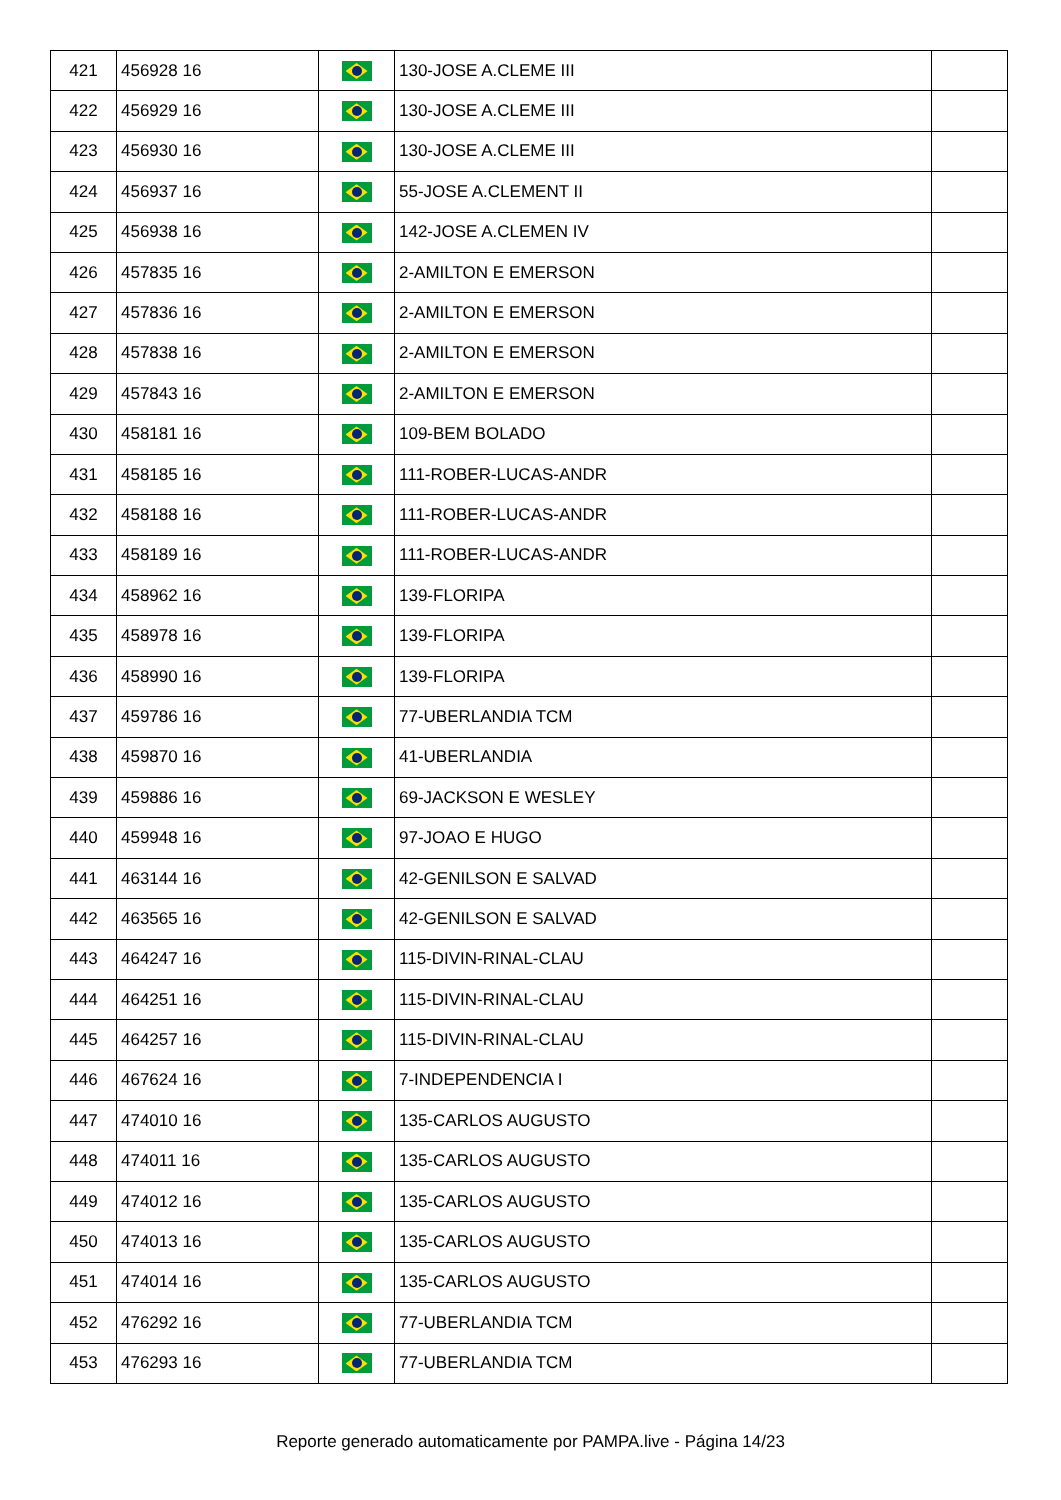| 421 | 456928 16 | | 130-JOSE A.CLEME III | |
| 422 | 456929 16 | | 130-JOSE A.CLEME III | |
| 423 | 456930 16 | | 130-JOSE A.CLEME III | |
| 424 | 456937 16 | | 55-JOSE A.CLEMENT II | |
| 425 | 456938 16 | | 142-JOSE A.CLEMEN IV | |
| 426 | 457835 16 | | 2-AMILTON E EMERSON | |
| 427 | 457836 16 | | 2-AMILTON E EMERSON | |
| 428 | 457838 16 | | 2-AMILTON E EMERSON | |
| 429 | 457843 16 | | 2-AMILTON E EMERSON | |
| 430 | 458181 16 | | 109-BEM BOLADO | |
| 431 | 458185 16 | | 111-ROBER-LUCAS-ANDR | |
| 432 | 458188 16 | | 111-ROBER-LUCAS-ANDR | |
| 433 | 458189 16 | | 111-ROBER-LUCAS-ANDR | |
| 434 | 458962 16 | | 139-FLORIPA | |
| 435 | 458978 16 | | 139-FLORIPA | |
| 436 | 458990 16 | | 139-FLORIPA | |
| 437 | 459786 16 | | 77-UBERLANDIA TCM | |
| 438 | 459870 16 | | 41-UBERLANDIA | |
| 439 | 459886 16 | | 69-JACKSON E WESLEY | |
| 440 | 459948 16 | | 97-JOAO E HUGO | |
| 441 | 463144 16 | | 42-GENILSON E SALVAD | |
| 442 | 463565 16 | | 42-GENILSON E SALVAD | |
| 443 | 464247 16 | | 115-DIVIN-RINAL-CLAU | |
| 444 | 464251 16 | | 115-DIVIN-RINAL-CLAU | |
| 445 | 464257 16 | | 115-DIVIN-RINAL-CLAU | |
| 446 | 467624 16 | | 7-INDEPENDENCIA I | |
| 447 | 474010 16 | | 135-CARLOS AUGUSTO | |
| 448 | 474011 16 | | 135-CARLOS AUGUSTO | |
| 449 | 474012 16 | | 135-CARLOS AUGUSTO | |
| 450 | 474013 16 | | 135-CARLOS AUGUSTO | |
| 451 | 474014 16 | | 135-CARLOS AUGUSTO | |
| 452 | 476292 16 | | 77-UBERLANDIA TCM | |
| 453 | 476293 16 | | 77-UBERLANDIA TCM | |
Reporte generado automaticamente por PAMPA.live - Página 14/23